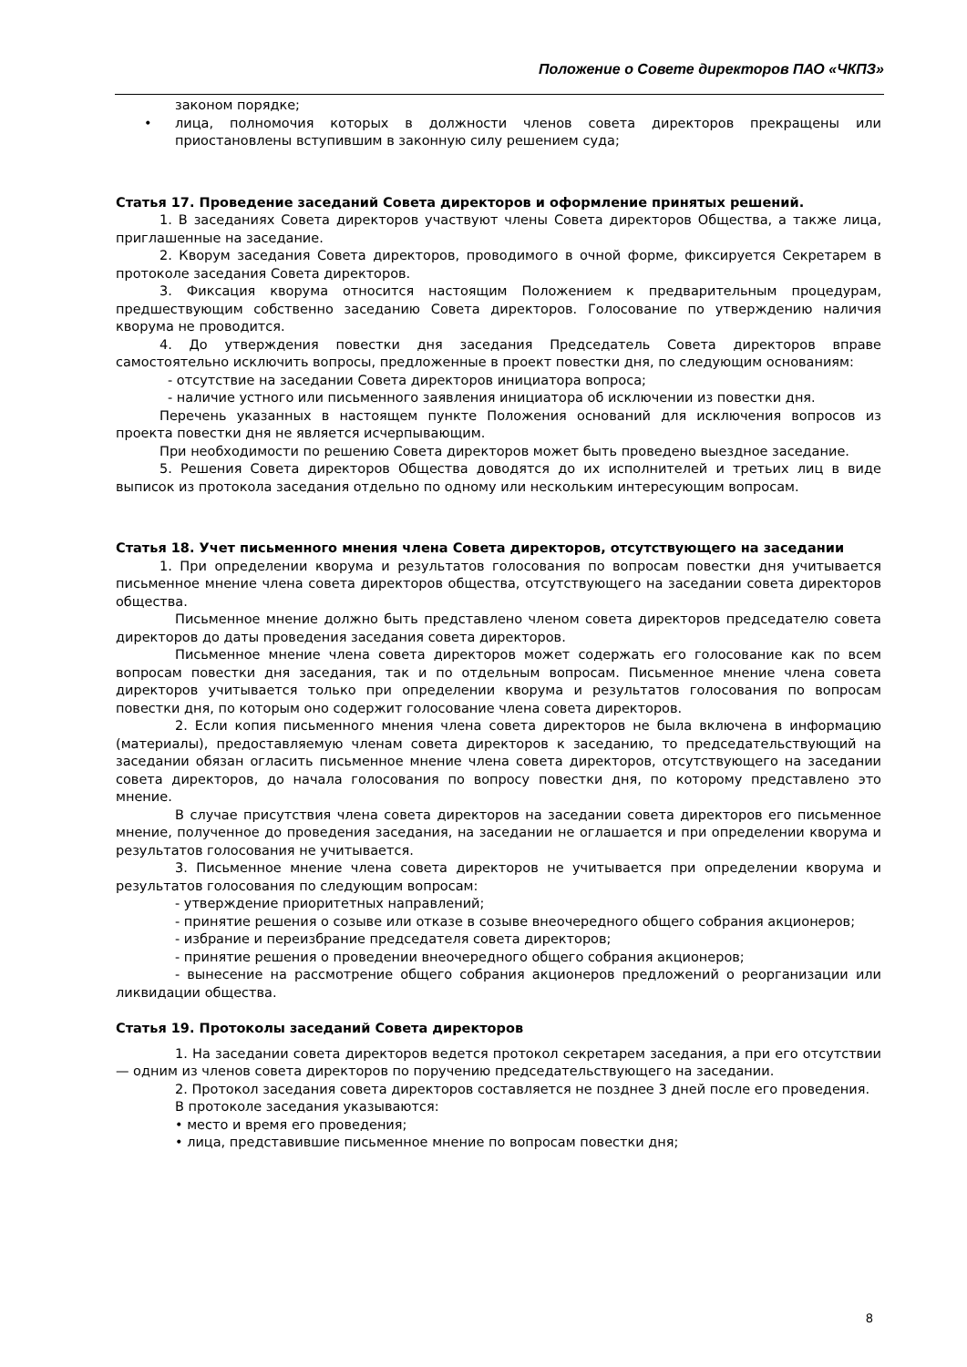Положение о Совете директоров ПАО «ЧКПЗ»
законом порядке;
• лица, полномочия которых в должности членов совета директоров прекращены или приостановлены вступившим в законную силу решением суда;
Статья 17. Проведение заседаний Совета директоров и оформление принятых решений.
1. В заседаниях Совета директоров участвуют члены Совета директоров Общества, а также лица, приглашенные на заседание.
2. Кворум заседания Совета директоров, проводимого в очной форме, фиксируется Секретарем в протоколе заседания Совета директоров.
3. Фиксация кворума относится настоящим Положением к предварительным процедурам, предшествующим собственно заседанию Совета директоров. Голосование по утверждению наличия кворума не проводится.
4. До утверждения повестки дня заседания Председатель Совета директоров вправе самостоятельно исключить вопросы, предложенные в проект повестки дня, по следующим основаниям:
- отсутствие на заседании Совета директоров инициатора вопроса;
- наличие устного или письменного заявления инициатора об исключении из повестки дня.
Перечень указанных в настоящем пункте Положения оснований для исключения вопросов из проекта повестки дня не является исчерпывающим.
При необходимости по решению Совета директоров может быть проведено выездное заседание.
5. Решения Совета директоров Общества доводятся до их исполнителей и третьих лиц в виде выписок из протокола заседания отдельно по одному или нескольким интересующим вопросам.
Статья 18. Учет письменного мнения члена Совета директоров, отсутствующего на заседании
1. При определении кворума и результатов голосования по вопросам повестки дня учитывается письменное мнение члена совета директоров общества, отсутствующего на заседании совета директоров общества.
Письменное мнение должно быть представлено членом совета директоров председателю совета директоров до даты проведения заседания совета директоров.
Письменное мнение члена совета директоров может содержать его голосование как по всем вопросам повестки дня заседания, так и по отдельным вопросам. Письменное мнение члена совета директоров учитывается только при определении кворума и результатов голосования по вопросам повестки дня, по которым оно содержит голосование члена совета директоров.
2. Если копия письменного мнения члена совета директоров не была включена в информацию (материалы), предоставляемую членам совета директоров к заседанию, то председательствующий на заседании обязан огласить письменное мнение члена совета директоров, отсутствующего на заседании совета директоров, до начала голосования по вопросу повестки дня, по которому представлено это мнение.
В случае присутствия члена совета директоров на заседании совета директоров его письменное мнение, полученное до проведения заседания, на заседании не оглашается и при определении кворума и результатов голосования не учитывается.
3. Письменное мнение члена совета директоров не учитывается при определении кворума и результатов голосования по следующим вопросам:
- утверждение приоритетных направлений;
- принятие решения о созыве или отказе в созыве внеочередного общего собрания акционеров;
- избрание и переизбрание председателя совета директоров;
- принятие решения о проведении внеочередного общего собрания акционеров;
- вынесение на рассмотрение общего собрания акционеров предложений о реорганизации или ликвидации общества.
Статья 19. Протоколы заседаний Совета директоров
1. На заседании совета директоров ведется протокол секретарем заседания, а при его отсутствии — одним из членов совета директоров по поручению председательствующего на заседании.
2. Протокол заседания совета директоров составляется не позднее 3 дней после его проведения.
В протоколе заседания указываются:
• место и время его проведения;
• лица, представившие письменное мнение по вопросам повестки дня;
8